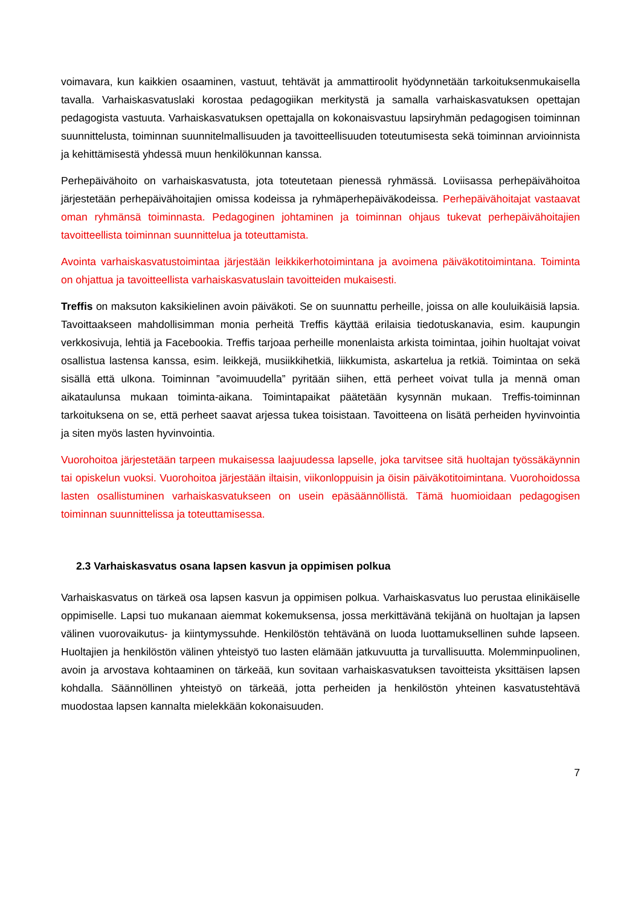voimavara, kun kaikkien osaaminen, vastuut, tehtävät ja ammattiroolit hyödynnetään tarkoituksenmukaisella tavalla. Varhaiskasvatuslaki korostaa pedagogiikan merkitystä ja samalla varhaiskasvatuksen opettajan pedagogista vastuuta. Varhaiskasvatuksen opettajalla on kokonaisvastuu lapsiryhmän pedagogisen toiminnan suunnittelusta, toiminnan suunnitelmallisuuden ja tavoitteellisuuden toteutumisesta sekä toiminnan arvioinnista ja kehittämisestä yhdessä muun henkilökunnan kanssa.
Perhepäivähoito on varhaiskasvatusta, jota toteutetaan pienessä ryhmässä. Loviisassa perhepäivähoitoa järjestetään perhepäivähoitajien omissa kodeissa ja ryhmäperhepäiväkodeissa. Perhepäivähoitajat vastaavat oman ryhmänsä toiminnasta. Pedagoginen johtaminen ja toiminnan ohjaus tukevat perhepäivähoitajien tavoitteellista toiminnan suunnittelua ja toteuttamista.
Avointa varhaiskasvatustoimintaa järjestään leikkikerhotoimintana ja avoimena päiväkotitoimintana. Toiminta on ohjattua ja tavoitteellista varhaiskasvatuslain tavoitteiden mukaisesti.
Treffis on maksuton kaksikielinen avoin päiväkoti. Se on suunnattu perheille, joissa on alle kouluikäisiä lapsia. Tavoittaakseen mahdollisimman monia perheitä Treffis käyttää erilaisia tiedotuskanavia, esim. kaupungin verkkosivuja, lehtiä ja Facebookia. Treffis tarjoaa perheille monenlaista arkista toimintaa, joihin huoltajat voivat osallistua lastensa kanssa, esim. leikkejä, musiikkihetkiä, liikkumista, askartelua ja retkiä. Toimintaa on sekä sisällä että ulkona. Toiminnan ”avoimuudella” pyritään siihen, että perheet voivat tulla ja mennä oman aikataulunsa mukaan toiminta-aikana. Toimintapaikat päätetään kysynnän mukaan. Treffis-toiminnan tarkoituksena on se, että perheet saavat arjessa tukea toisistaan. Tavoitteena on lisätä perheiden hyvinvointia ja siten myös lasten hyvinvointia.
Vuorohoitoa järjestetään tarpeen mukaisessa laajuudessa lapselle, joka tarvitsee sitä huoltajan työssäkäynnin tai opiskelun vuoksi. Vuorohoitoa järjestään iltaisin, viikonloppuisin ja öisin päiväkotitoimintana. Vuorohoidossa lasten osallistuminen varhaiskasvatukseen on usein epäsäännöllistä. Tämä huomioidaan pedagogisen toiminnan suunnittelissa ja toteuttamisessa.
2.3 Varhaiskasvatus osana lapsen kasvun ja oppimisen polkua
Varhaiskasvatus on tärkeä osa lapsen kasvun ja oppimisen polkua. Varhaiskasvatus luo perustaa elinikäiselle oppimiselle. Lapsi tuo mukanaan aiemmat kokemuksensa, jossa merkittävänä tekijänä on huoltajan ja lapsen välinen vuorovaikutus- ja kiintymyssuhde. Henkilöstön tehtävänä on luoda luottamuksellinen suhde lapseen. Huoltajien ja henkilöstön välinen yhteistyö tuo lasten elämään jatkuvuutta ja turvallisuutta. Molemminpuolinen, avoin ja arvostava kohtaaminen on tärkeää, kun sovitaan varhaiskasvatuksen tavoitteista yksittäisen lapsen kohdalla. Säännöllinen yhteistyö on tärkeää, jotta perheiden ja henkilöstön yhteinen kasvatustehtävä muodostaa lapsen kannalta mielekkään kokonaisuuden.
7